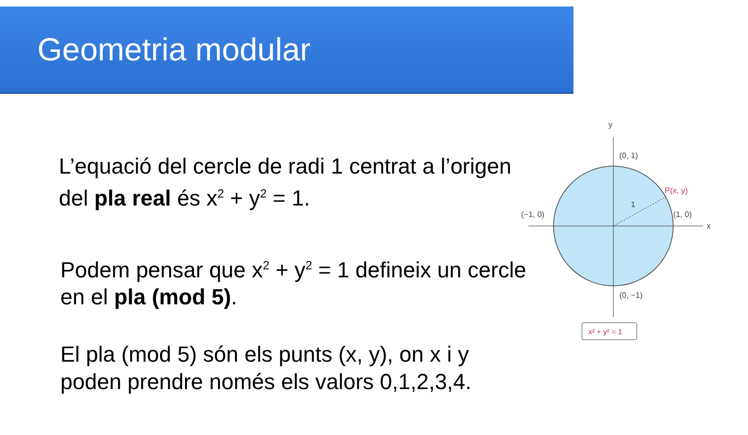Geometria modular
L’equació del cercle de radi 1 centrat a l’origen del pla real és x<sup>2</sup> + y<sup>2</sup> = 1.
Podem pensar que x<sup>2</sup> + y<sup>2</sup> = 1 defineix un cercle en el pla (mod 5).
El pla (mod 5) són els punts (x, y), on x i y poden prendre només els valors 0,1,2,3,4.
y
x
(0, 1)
(0, −1)
(−1, 0)
(1, 0)
1
P(x, y)
x² + y² = 1